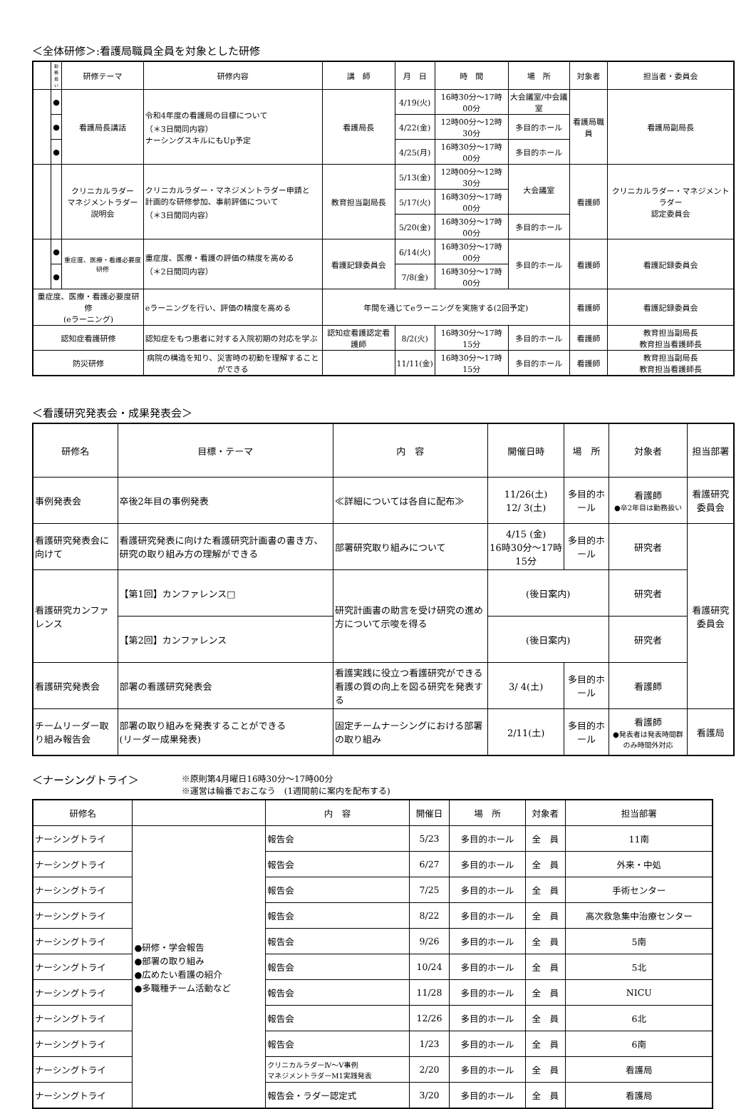＜全体研修＞:看護局職員全員を対象とした研修
| | 勤務扱い | 研修テーマ | 研修内容 | 講 師 | 月 日 | 時 間 | 場 所 | 対象者 | 担当者・委員会 |
| --- | --- | --- | --- | --- | --- | --- | --- | --- | --- |
| | ● | 看護局長講話 | 令和4年度の看護局の目標について （＊3日間同内容） ナーシングスキルにもUp予定 | 看護局長 | 4/19(火) | 16時30分～17時00分 | 大会議室/中会議室 | 看護局職員 | 看護局副局長 |
| | ● | | | | 4/22(金) | 12時00分～12時30分 | 多目的ホール | | |
| | ● | | | | 4/25(月) | 16時30分～17時00分 | 多目的ホール | | |
| | | クリニカルラダー マネジメントラダー 説明会 | クリニカルラダー・マネジメントラダー申請と 計画的な研修参加、事前評価について （＊3日間同内容） | 教育担当副局長 | 5/13(金) | 12時00分～12時30分 | 大会議室 | 看護師 | クリニカルラダー・マネジメントラダー 認定委員会 |
| | | | | | 5/17(火) | 16時30分～17時00分 | | | |
| | | | | | 5/20(金) | 16時30分～17時00分 | 多目的ホール | | |
| | ● | 重症度、医療・看護必要度研修 | 重症度、医療・看護の評価の精度を高める （＊2日間同内容） | 看護記録委員会 | 6/14(火) | 16時30分～17時00分 | 多目的ホール | 看護師 | 看護記録委員会 |
| | ● | | | | 7/8(金) | 16時30分～17時00分 | | | |
| 重症度、医療・看護必要度研修 (eラーニング) | | | eラーニングを行い、評価の精度を高める | 年間を通じてeラーニングを実施する(2回予定) | | | | 看護師 | 看護記録委員会 |
| 認知症看護研修 | | | 認知症をもつ患者に対する入院初期の対応を学ぶ | 認知症看護認定看護師 | 8/2(火) | 16時30分～17時15分 | 多目的ホール | 看護師 | 教育担当副局長 教育担当看護師長 |
| 防災研修 | | | 病院の構造を知り、災害時の初動を理解することができる | | 11/11(金) | 16時30分～17時15分 | 多目的ホール | 看護師 | 教育担当副局長 教育担当看護師長 |
＜看護研究発表会・成果発表会＞
| 研修名 | 目標・テーマ | 内 容 | 開催日時 | 場 所 | 対象者 | 担当部署 |
| --- | --- | --- | --- | --- | --- | --- |
| 事例発表会 | 卒後2年目の事例発表 | ≪詳細については各自に配布≫ | 11/26(土) 12/ 3(土) | 多目的ホール | 看護師 ●卒2年目は勤務扱い | 看護研究委員会 |
| 看護研究発表会に向けて | 看護研究発表に向けた看護研究計画書の書き方、研究の取り組み方の理解ができる | 部署研究取り組みについて | 4/15 (金) 16時30分～17時15分 | 多目的ホール | 研究者 | 看護研究委員会 |
| 看護研究カンファレンス | 【第1回】カンファレンス□ | 研究計画書の助言を受け研究の進め方について示唆を得る | (後日案内) | | 研究者 | |
| | 【第2回】カンファレンス | | (後日案内) | | 研究者 | |
| 看護研究発表会 | 部署の看護研究発表会 | 看護実践に役立つ看護研究ができる 看護の質の向上を図る研究を発表する | 3/ 4(土) | 多目的ホール | 看護師 | |
| チームリーダー取り組み報告会 | 部署の取り組みを発表することができる (リーダー成果発表) | 固定チームナーシングにおける部署の取り組み | 2/11(土) | 多目的ホール | 看護師 ●発表者は発表時間群のみ時間外対応 | 看護局 |
＜ナーシングトライ＞ ※原則第4月曜日16時30分～17時00分
※運営は輪番でおこなう　(1週間前に案内を配布する)
| 研修名 | | 内 容 | 開催日 | 場 所 | 対象者 | 担当部署 |
| --- | --- | --- | --- | --- | --- | --- |
| ナーシングトライ | ●研修・学会報告 ●部署の取り組み ●広めたい看護の紹介 ●多職種チーム活動など | 報告会 | 5/23 | 多目的ホール | 全 員 | 11南 |
| ナーシングトライ | | 報告会 | 6/27 | 多目的ホール | 全 員 | 外来・中処 |
| ナーシングトライ | | 報告会 | 7/25 | 多目的ホール | 全 員 | 手術センター |
| ナーシングトライ | | 報告会 | 8/22 | 多目的ホール | 全 員 | 高次救急集中治療センター |
| ナーシングトライ | | 報告会 | 9/26 | 多目的ホール | 全 員 | 5南 |
| ナーシングトライ | | 報告会 | 10/24 | 多目的ホール | 全 員 | 5北 |
| ナーシングトライ | | 報告会 | 11/28 | 多目的ホール | 全 員 | NICU |
| ナーシングトライ | | 報告会 | 12/26 | 多目的ホール | 全 員 | 6北 |
| ナーシングトライ | | 報告会 | 1/23 | 多目的ホール | 全 員 | 6南 |
| ナーシングトライ | | クリニカルラダーⅣ～Ⅴ事例 マネジメントラダーM1実践発表 | 2/20 | 多目的ホール | 全 員 | 看護局 |
| ナーシングトライ | | 報告会・ラダー認定式 | 3/20 | 多目的ホール | 全 員 | 看護局 |